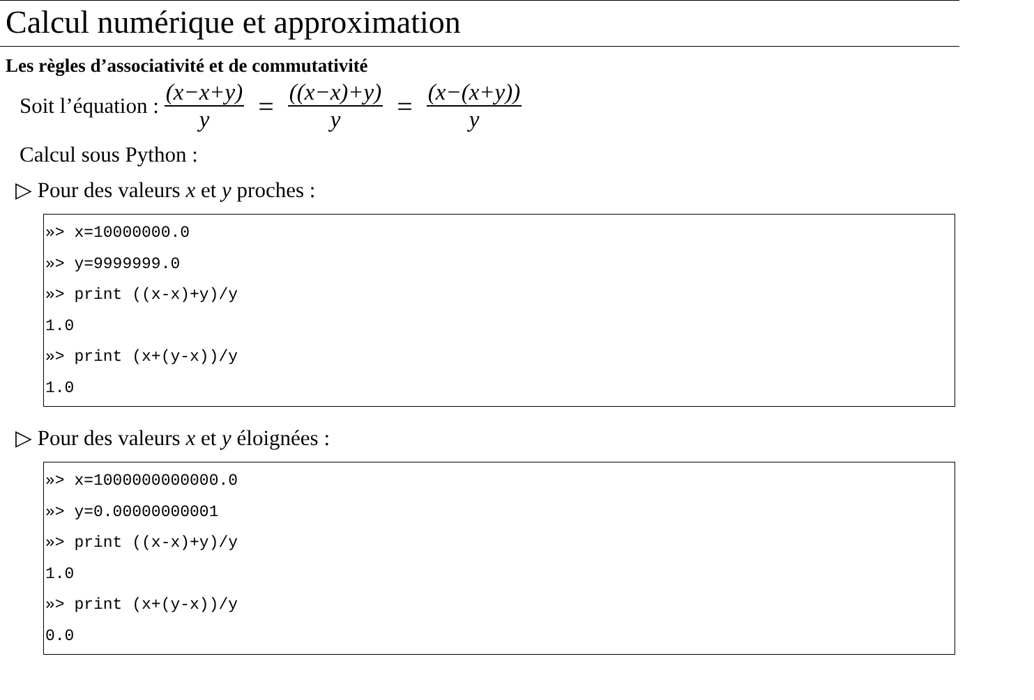Calcul numérique et approximation
Les règles d’associativité et de commutativité
Soit l’équation : (x−x+y) y = ((x−x)+y) y = (x−(x+y)) y
Calcul sous Python :
▷ Pour des valeurs x et y proches :
»> x=10000000.0
»> y=9999999.0
»> print ((x-x)+y)/y
1.0
»> print (x+(y-x))/y
1.0
▷ Pour des valeurs x et y éloignées :
»> x=1000000000000.0
»> y=0.00000000001
»> print ((x-x)+y)/y
1.0
»> print (x+(y-x))/y
0.0